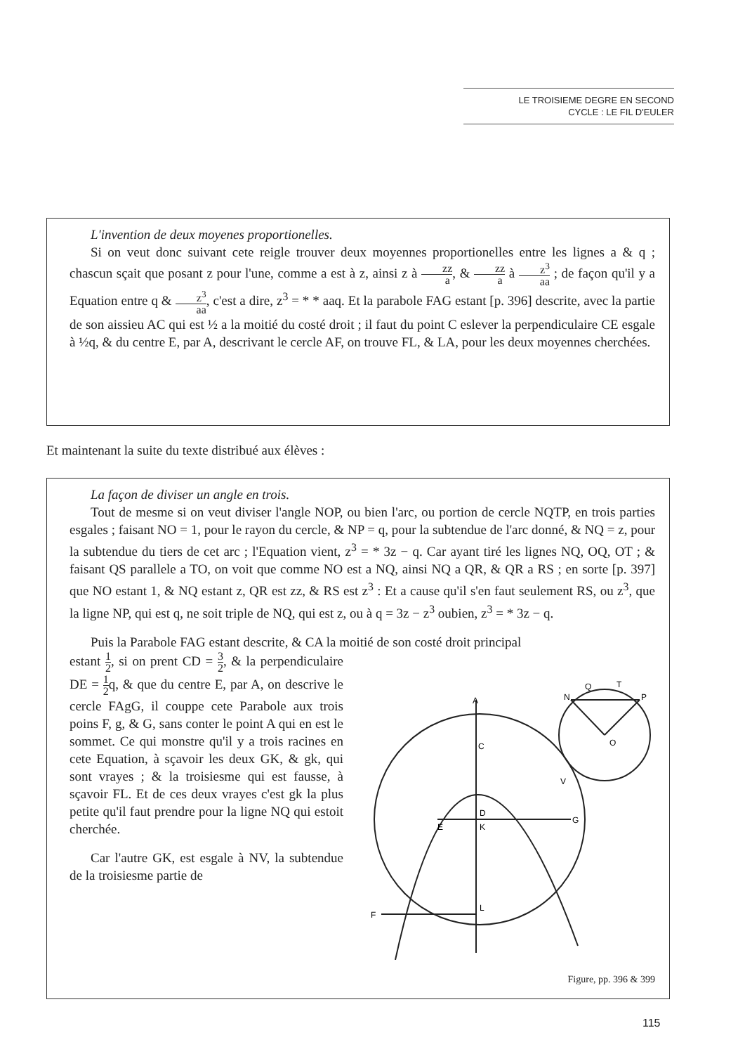LE TROISIEME DEGRE EN SECOND
CYCLE : LE FIL D'EULER
L'invention de deux moyenes proportionelles.
Si on veut donc suivant cete reigle trouver deux moyennes proportionelles entre les lignes a & q ; chascun sçait que posant z pour l'une, comme a est à z, ainsi z à zz a, & zz a à z<sup>3</sup> aa ; de façon qu'il y a Equation entre q & z<sup>3</sup> aa, c'est a dire, z<sup>3</sup> = * * aaq. Et la parabole FAG estant [p. 396] descrite, avec la partie de son aissieu AC qui est ½ a la moitié du costé droit ; il faut du point C eslever la perpendiculaire CE esgale à ½q, & du centre E, par A, descrivant le cercle AF, on trouve FL, & LA, pour les deux moyennes cherchées.
Et maintenant la suite du texte distribué aux élèves :
La façon de diviser un angle en trois.
Tout de mesme si on veut diviser l'angle NOP, ou bien l'arc, ou portion de cercle NQTP, en trois parties esgales ; faisant NO = 1, pour le rayon du cercle, & NP = q, pour la subtendue de l'arc donné, & NQ = z, pour la subtendue du tiers de cet arc ; l'Equation vient, z<sup>3</sup> = * 3z − q. Car ayant tiré les lignes NQ, OQ, OT ; & faisant QS parallele a TO, on voit que comme NO est a NQ, ainsi NQ a QR, & QR a RS ; en sorte [p. 397] que NO estant 1, & NQ estant z, QR est zz, & RS est z<sup>3</sup> : Et a cause qu'il s'en faut seulement RS, ou z<sup>3</sup>, que la ligne NP, qui est q, ne soit triple de NQ, qui est z, ou à q = 3z − z<sup>3</sup> oubien, z<sup>3</sup> = * 3z − q.
Puis la Parabole FAG estant descrite, & CA la moitié de son costé droit principal
A
C
E
D
K
G
L
F
N
P
Q
T
O
V
Figure, pp. 396 & 399
estant 1 2, si on prent CD = 3 2, & la perpendiculaire DE = 1 2q, & que du centre E, par A, on descrive le cercle FAgG, il couppe cete Parabole aux trois poins F, g, & G, sans conter le point A qui en est le sommet. Ce qui monstre qu'il y a trois racines en cete Equation, à sçavoir les deux GK, & gk, qui sont vrayes ; & la troisiesme qui est fausse, à sçavoir FL. Et de ces deux vrayes c'est gk la plus petite qu'il faut prendre pour la ligne NQ qui estoit cherchée.
Car l'autre GK, est esgale à NV, la subtendue de la troisiesme partie de
115